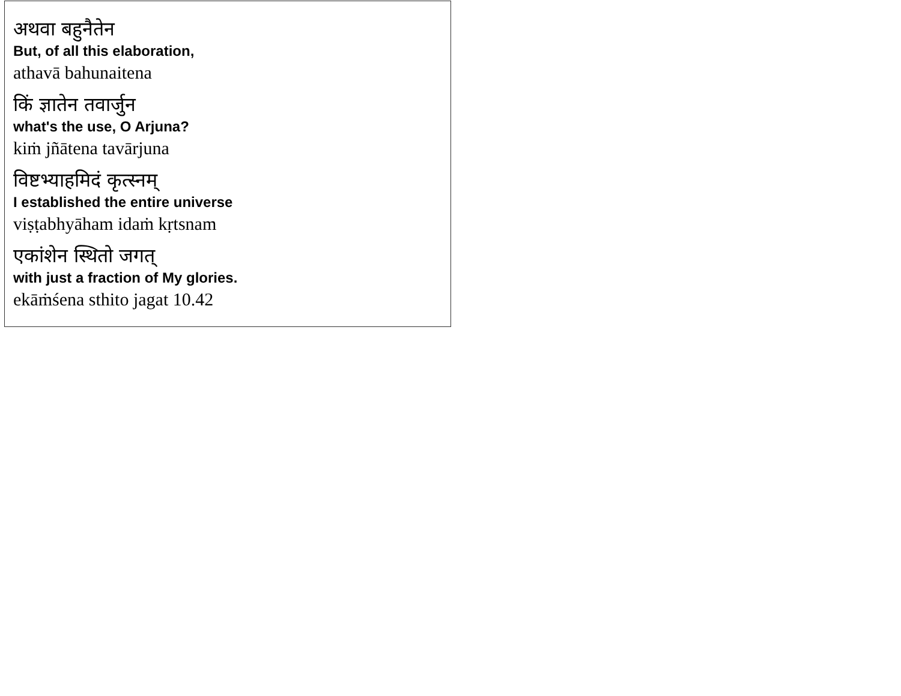अथवा बहुनैतेन
But, of all this elaboration,
athavā bahunaitena
किं ज्ञातेन तवार्जुन
what's the use, O Arjuna?
kiṁ jñātena tavārjuna
विष्टभ्याहमिदं कृत्स्नम्
I established the entire universe
viṣṭabhyāham idaṁ kṛtsnam
एकांशेन स्थितो जगत्
with just a fraction of My glories.
ekāṁśena sthito jagat 10.42